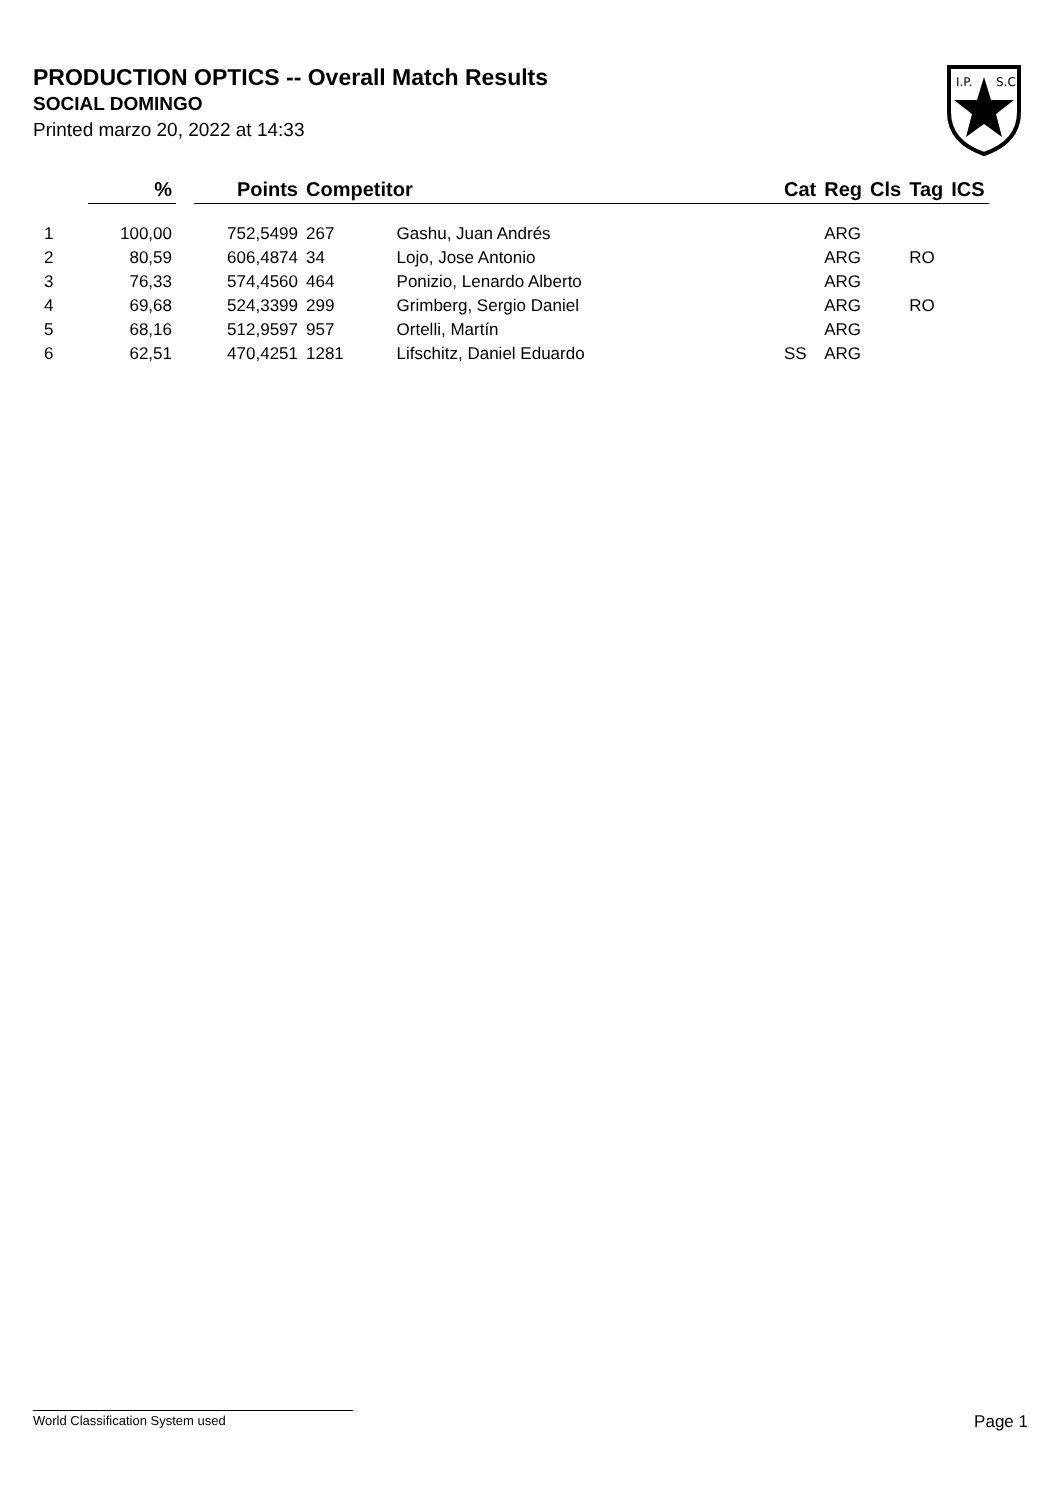PRODUCTION OPTICS -- Overall Match Results
SOCIAL DOMINGO
Printed marzo 20, 2022 at 14:33
I.P.
S.C.
| | % | | Points | Competitor | | Cat | Reg | Cls | Tag | ICS |
| --- | --- | --- | --- | --- | --- | --- | --- | --- | --- | --- |
| 1 | 100,00 | | 752,5499 | 267 | Gashu, Juan Andrés | | ARG | | | |
| 2 | 80,59 | | 606,4874 | 34 | Lojo, Jose Antonio | | ARG | | RO | |
| 3 | 76,33 | | 574,4560 | 464 | Ponizio, Lenardo Alberto | | ARG | | | |
| 4 | 69,68 | | 524,3399 | 299 | Grimberg, Sergio Daniel | | ARG | | RO | |
| 5 | 68,16 | | 512,9597 | 957 | Ortelli, Martín | | ARG | | | |
| 6 | 62,51 | | 470,4251 | 1281 | Lifschitz, Daniel Eduardo | SS | ARG | | | |
World Classification System used Page 1